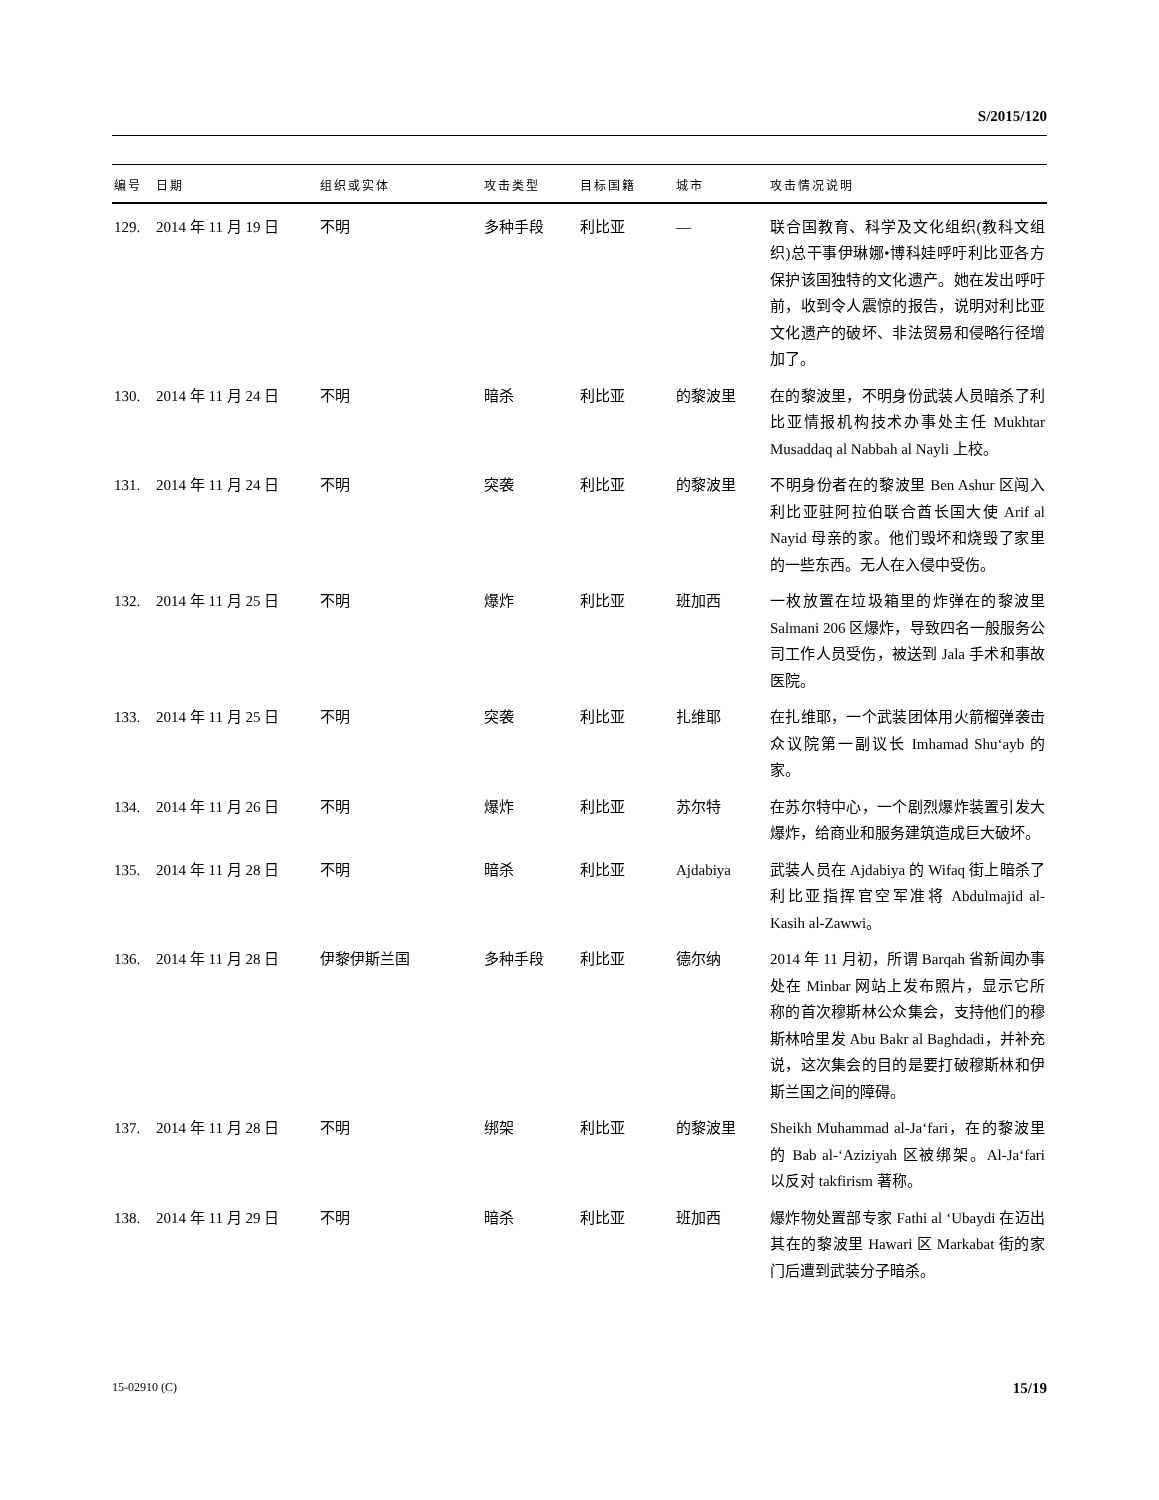S/2015/120
| 编号 | 日期 | 组织或实体 | 攻击类型 | 目标国籍 | 城市 | 攻击情况说明 |
| --- | --- | --- | --- | --- | --- | --- |
| 129. | 2014 年 11 月 19 日 | 不明 | 多种手段 | 利比亚 | — | 联合国教育、科学及文化组织(教科文组织)总干事伊琳娜•博科娃呼吁利比亚各方保护该国独特的文化遗产。她在发出呼吁前，收到令人震惊的报告，说明对利比亚文化遗产的破坏、非法贸易和侵略行径增加了。 |
| 130. | 2014 年 11 月 24 日 | 不明 | 暗杀 | 利比亚 | 的黎波里 | 在的黎波里，不明身份武装人员暗杀了利比亚情报机构技术办事处主任 Mukhtar Musaddaq al Nabbah al Nayli 上校。 |
| 131. | 2014 年 11 月 24 日 | 不明 | 突袭 | 利比亚 | 的黎波里 | 不明身份者在的黎波里 Ben Ashur 区闯入利比亚驻阿拉伯联合酋长国大使 Arif al Nayid 母亲的家。他们毁坏和烧毁了家里的一些东西。无人在入侵中受伤。 |
| 132. | 2014 年 11 月 25 日 | 不明 | 爆炸 | 利比亚 | 班加西 | 一枚放置在垃圾箱里的炸弹在的黎波里 Salmani 206 区爆炸，导致四名一般服务公司工作人员受伤，被送到 Jala 手术和事故医院。 |
| 133. | 2014 年 11 月 25 日 | 不明 | 突袭 | 利比亚 | 扎维耶 | 在扎维耶，一个武装团体用火箭榴弹袭击众议院第一副议长 Imhamad Shu‘ayb 的家。 |
| 134. | 2014 年 11 月 26 日 | 不明 | 爆炸 | 利比亚 | 苏尔特 | 在苏尔特中心，一个剧烈爆炸装置引发大爆炸，给商业和服务建筑造成巨大破坏。 |
| 135. | 2014 年 11 月 28 日 | 不明 | 暗杀 | 利比亚 | Ajdabiya | 武装人员在 Ajdabiya 的 Wifaq 街上暗杀了利比亚指挥官空军准将 Abdulmajid al-Kasih al-Zawwi。 |
| 136. | 2014 年 11 月 28 日 | 伊黎伊斯兰国 | 多种手段 | 利比亚 | 德尔纳 | 2014 年 11 月初，所谓 Barqah 省新闻办事处在 Minbar 网站上发布照片，显示它所称的首次穆斯林公众集会，支持他们的穆斯林哈里发 Abu Bakr al Baghdadi，并补充说，这次集会的目的是要打破穆斯林和伊斯兰国之间的障碍。 |
| 137. | 2014 年 11 月 28 日 | 不明 | 绑架 | 利比亚 | 的黎波里 | Sheikh Muhammad al-Ja‘fari，在的黎波里的 Bab al-‘Aziziyah 区被绑架。Al-Ja‘fari 以反对 takfirism 著称。 |
| 138. | 2014 年 11 月 29 日 | 不明 | 暗杀 | 利比亚 | 班加西 | 爆炸物处置部专家 Fathi al ‘Ubaydi 在迈出其在的黎波里 Hawari 区 Markabat 街的家门后遭到武装分子暗杀。 |
15-02910 (C) 15/19